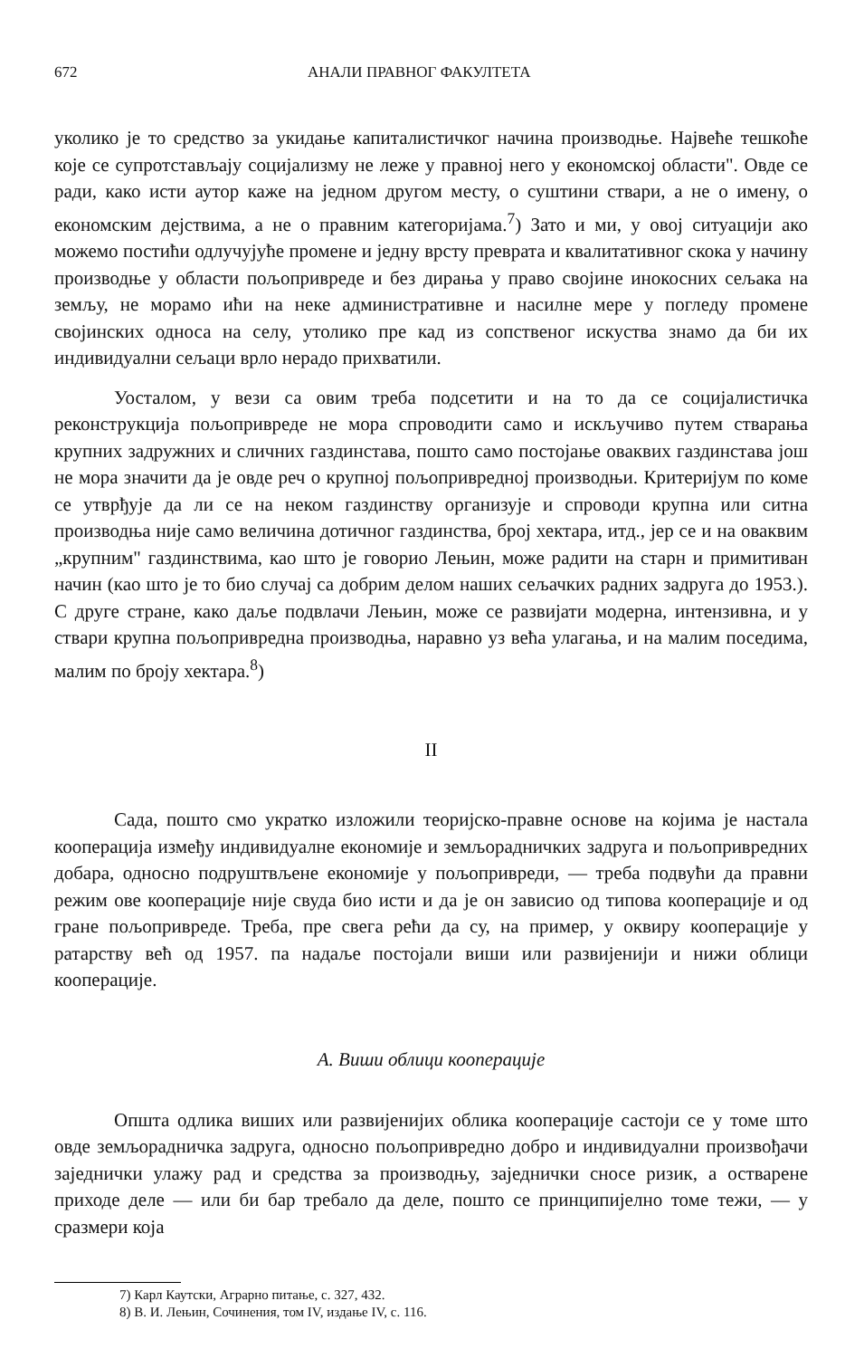672 АНАЛИ ПРАВНОГ ФАКУЛТЕТА
уколико је то средство за укидање капиталистичког начина производње. Највеће тешкоће које се супротстављају социјализму не леже у правној него у економској области". Овде се ради, како исти аутор каже на једном другом месту, о суштини ствари, а не о имену, о економским дејствима, а не о правним категоријама.<sup>7</sup>) Зато и ми, у овој ситуацији ако можемо постићи одлучујуће промене и једну врсту преврата и квалитативног скока у начину производње у области пољопривреде и без дирања у право својине инокосних сељака на земљу, не морамо ићи на неке административне и насилне мере у погледу промене својинских односа на селу, утолико пре кад из сопственог искуства знамо да би их индивидуални сељаци врло нерадо прихватили.
Уосталом, у вези са овим треба подсетити и на то да се социјалистичка реконструкција пољопривреде не мора спроводити само и искључиво путем стварања крупних задружних и сличних газдинстава, пошто само постојање оваквих газдинстава још не мора значити да је овде реч о крупној пољопривредној производњи. Критеријум по коме се утврђује да ли се на неком газдинству организује и спроводи крупна или ситна производња није само величина дотичног газдинства, број хектара, итд., јер се и на оваквим „крупним" газдинствима, као што је говорио Лењин, може радити на старн и примитиван начин (као што је то био случај са добрим делом наших сељачких радних задруга до 1953.). С друге стране, како даље подвлачи Лењин, може се развијати модерна, интензивна, и у ствари крупна пољопривредна производња, наравно уз већа улагања, и на малим поседима, малим по броју хектара.<sup>8</sup>)
II
Сада, пошто смо укратко изложили теоријско-правне основе на којима је настала кооперација између индивидуалне економије и земљорадничких задруга и пољопривредних добара, односно подруштвљене економије у пољопривреди, — треба подвући да правни режим ове кооперације није свуда био исти и да је он зависио од типова кооперације и од гране пољопривреде. Треба, пре свега рећи да су, на пример, у оквиру кооперације у ратарству већ од 1957. па надаље постојали виши или развијенији и нижи облици кооперације.
А. Виши облици кооперације
Општа одлика виших или развијенијих облика кооперације састоји се у томе што овде земљорадничка задруга, односно пољопривредно добро и индивидуални произвођачи заједнички улажу рад и средства за производњу, заједнички сносе ризик, а остварене приходе деле — или би бар требало да деле, пошто се принципијелно томе тежи, — у сразмери која
7) Карл Каутски, Аграрно питање, с. 327, 432.
8) В. И. Лењин, Сочинения, том IV, издање IV, с. 116.